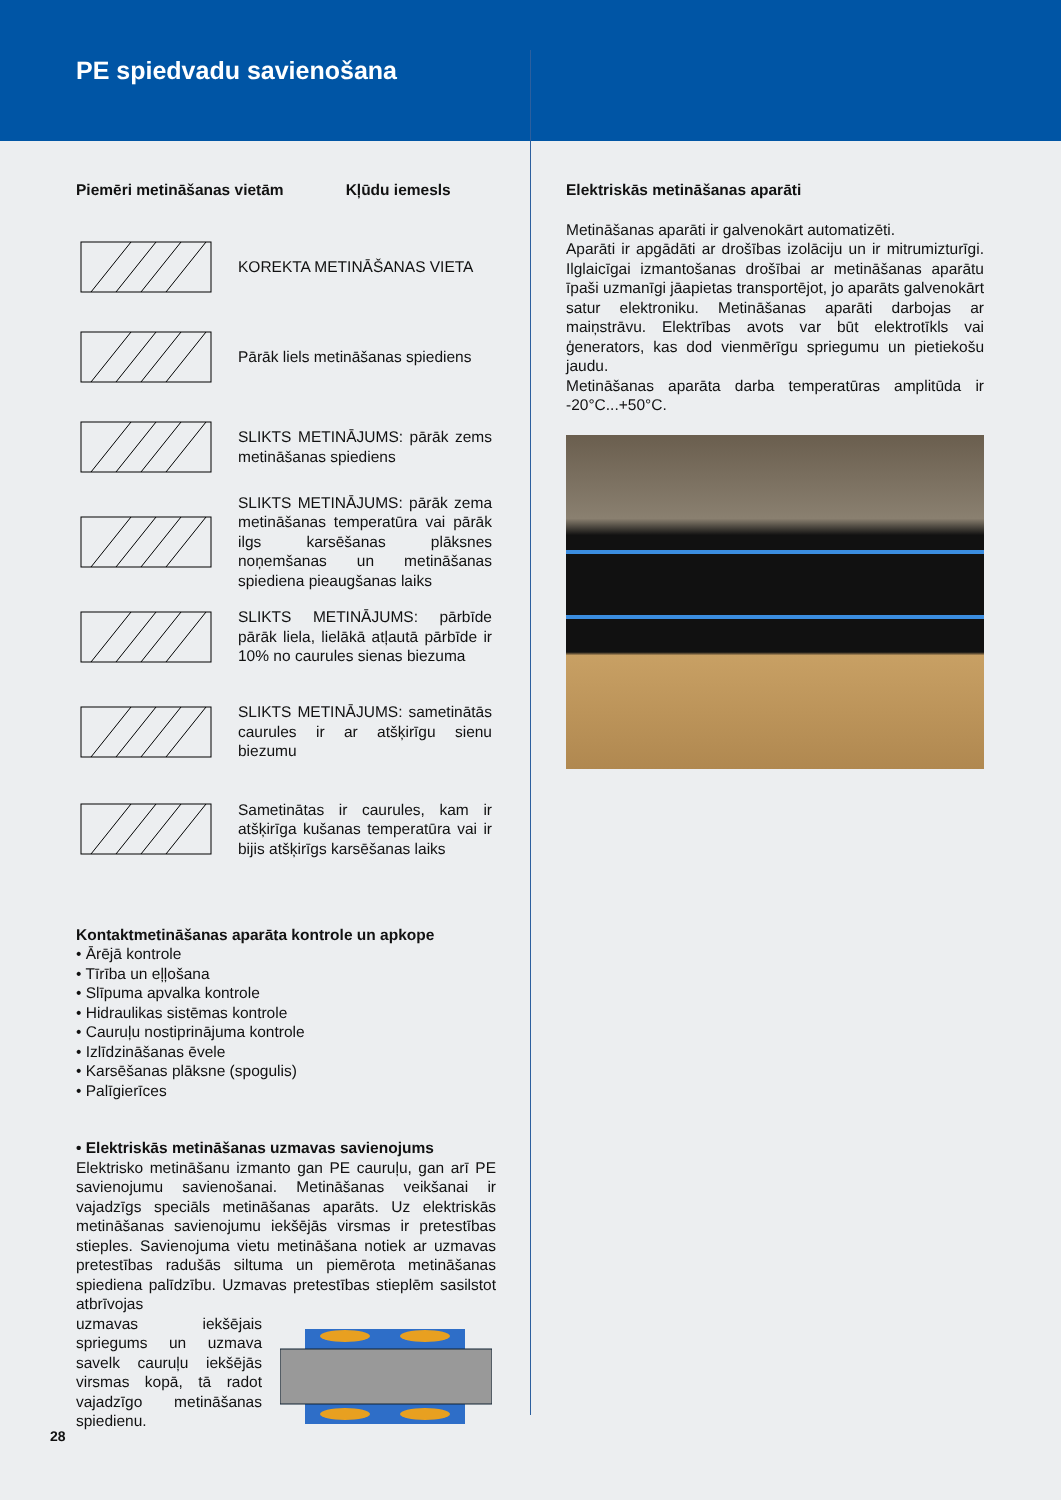PE spiedvadu savienošana
Piemēri metināšanas vietām Kļūdu iemesls
KOREKTA METINĀŠANAS VIETA
Pārāk liels metināšanas spiediens
SLIKTS METINĀJUMS: pārāk zems metināšanas spiediens
SLIKTS METINĀJUMS: pārāk zema metināšanas temperatūra vai pārāk ilgs karsēšanas plāksnes noņemšanas un metināšanas spiediena pieaugšanas laiks
SLIKTS METINĀJUMS: pārbīde pārāk liela, lielākā atļautā pārbīde ir 10% no caurules sienas biezuma
SLIKTS METINĀJUMS: sametinātās caurules ir ar atšķirīgu sienu biezumu
Sametinātas ir caurules, kam ir atšķirīga kušanas temperatūra vai ir bijis atšķirīgs karsēšanas laiks
Kontaktmetināšanas aparāta kontrole un apkope
• Ārējā kontrole
• Tīrība un eļļošana
• Slīpuma apvalka kontrole
• Hidraulikas sistēmas kontrole
• Cauruļu nostiprinājuma kontrole
• Izlīdzināšanas ēvele
• Karsēšanas plāksne (spogulis)
• Palīgierīces
• Elektriskās metināšanas uzmavas savienojums
Elektrisko metināšanu izmanto gan PE cauruļu, gan arī PE savienojumu savienošanai. Metināšanas veikšanai ir vajadzīgs speciāls metināšanas aparāts. Uz elektriskās metināšanas savienojumu iekšējās virsmas ir pretestības stieples. Savienojuma vietu metināšana notiek ar uzmavas pretestības radušās siltuma un piemērota metināšanas spiediena palīdzību. Uzmavas pretestības stieplēm sasilstot atbrīvojas
uzmavas iekšējais spriegums un uzmava savelk cauruļu iekšējās virsmas kopā, tā radot vajadzīgo metināšanas spiedienu.
Elektriskās metināšanas aparāti
Metināšanas aparāti ir galvenokārt automatizēti.
Aparāti ir apgādāti ar drošības izolāciju un ir mitrumizturīgi. Ilglaicīgai izmantošanas drošībai ar metināšanas aparātu īpaši uzmanīgi jāapietas transportējot, jo aparāts galvenokārt satur elektroniku. Metināšanas aparāti darbojas ar maiņstrāvu. Elektrības avots var būt elektrotīkls vai ģenerators, kas dod vienmērīgu spriegumu un pietiekošu jaudu.
Metināšanas aparāta darba temperatūras amplitūda ir -20°C...+50°C.
28